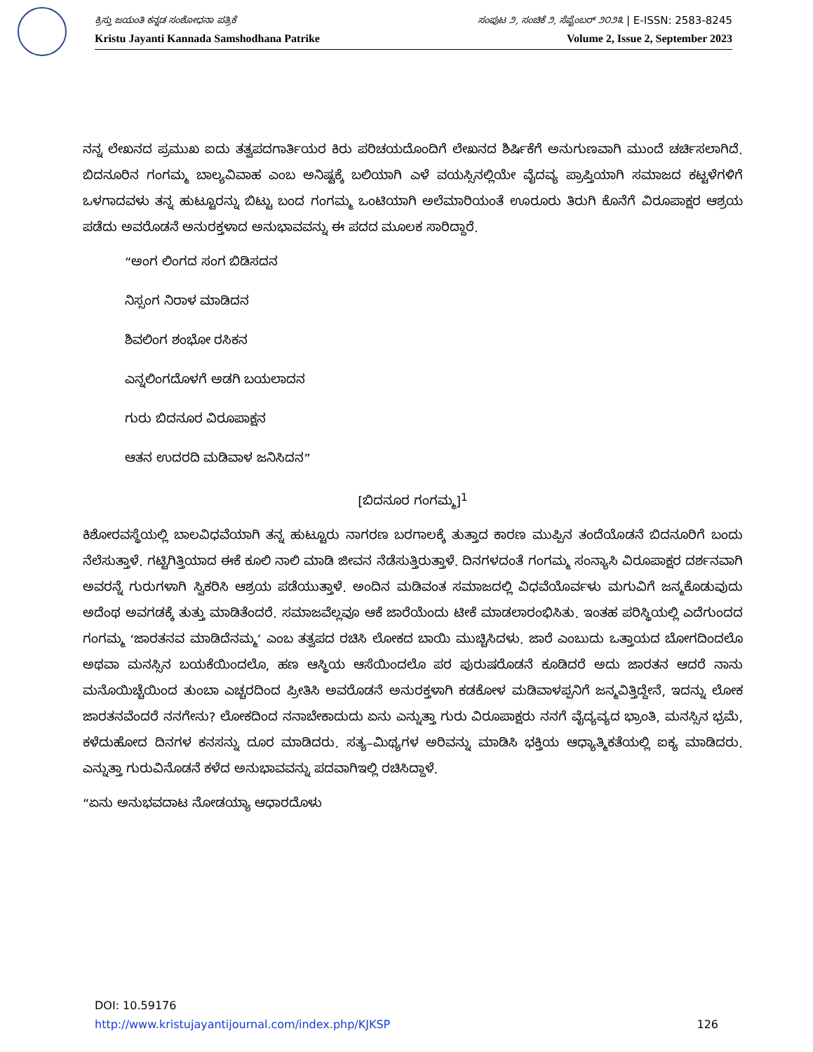ಕ್ರಿಸ್ತು ಜಯಂತಿ ಕನ್ನಡ ಸಂಶೋಧನಾ ಪತ್ರಿಕೆ ಸಂಪುಟ ೨, ಸಂಚಿಕೆ ೨, ಸೆಪ್ಟೆಂಬರ್ ೨೦೨೩ | E-ISSN: 2583-8245
Kristu Jayanti Kannada Samshodhana Patrike Volume 2, Issue 2, September 2023
ನನ್ನ ಲೇಖನದ ಪ್ರಮುಖ ಐದು ತತ್ವಪದಗಾರ್ತಿಯರ ಕಿರು ಪರಿಚಯದೊಂದಿಗೆ ಲೇಖನದ ಶಿರ್ಷಿಕೆಗೆ ಅನುಗುಣವಾಗಿ ಮುಂದೆ ಚರ್ಚಿಸಲಾಗಿದೆ. ಬಿದನೂರಿನ ಗಂಗಮ್ಮ ಬಾಲ್ಯವಿವಾಹ ಎಂಬ ಅನಿಷ್ಟಕ್ಕೆ ಬಲಿಯಾಗಿ ಎಳೆ ವಯಸ್ಸಿನಲ್ಲಿಯೇ ವೈದವ್ಯ ಪ್ರಾಪ್ತಿಯಾಗಿ ಸಮಾಜದ ಕಟ್ಟಳೆಗಳಿಗೆ ಒಳಗಾದವಳು ತನ್ನ ಹುಟ್ಟೂರನ್ನು ಬಿಟ್ಟು ಬಂದ ಗಂಗಮ್ಮ ಒಂಟಿಯಾಗಿ ಅಲೆಮಾರಿಯಂತೆ ಊರೂರು ತಿರುಗಿ ಕೊನೆಗೆ ವಿರೂಪಾಕ್ಷರ ಆಶ್ರಯ ಪಡೆದು ಅವರೊಡನೆ ಅನುರಕ್ತಳಾದ ಅನುಭಾವವನ್ನು ಈ ಪದದ ಮೂಲಕ ಸಾರಿದ್ದಾರೆ.
“ಅಂಗ ಲಿಂಗದ ಸಂಗ ಬಿಡಿಸದನ
ನಿಸ್ಸಂಗ ನಿರಾಳ ಮಾಡಿದನ
ಶಿವಲಿಂಗ ಶಂಭೋ ರಸಿಕನ
ಎನ್ನಲಿಂಗದೊಳಗೆ ಅಡಗಿ ಬಯಲಾದನ
ಗುರು ಬಿದನೂರ ವಿರೂಪಾಕ್ಷನ
ಆತನ ಉದರದಿ ಮಡಿವಾಳ ಜನಿಸಿದನ”
[ಬಿದನೂರ ಗಂಗಮ್ಮ]<sup>1</sup>
ಕಿಶೋರವಸ್ಥೆಯಲ್ಲಿ ಬಾಲವಿಧವೆಯಾಗಿ ತನ್ನ ಹುಟ್ಟೂರು ನಾಗರಣ ಬರಗಾಲಕ್ಕೆ ತುತ್ತಾದ ಕಾರಣ ಮುಪ್ಪಿನ ತಂದೆಯೊಡನೆ ಬಿದನೂರಿಗೆ ಬಂದು ನೆಲೆಸುತ್ತಾಳೆ. ಗಟ್ಟಿಗಿತ್ತಿಯಾದ ಈಕೆ ಕೂಲಿ ನಾಲಿ ಮಾಡಿ ಜೀವನ ನೆಡೆಸುತ್ತಿರುತ್ತಾಳೆ. ದಿನಗಳದಂತೆ ಗಂಗಮ್ಮ ಸಂನ್ಯಾಸಿ ವಿರೂಪಾಕ್ಷರ ದರ್ಶನವಾಗಿ ಅವರನ್ನೆ ಗುರುಗಳಾಗಿ ಸ್ವಿಕರಿಸಿ ಆಶ್ರಯ ಪಡೆಯುತ್ತಾಳೆ. ಅಂದಿನ ಮಡಿವಂತ ಸಮಾಜದಲ್ಲಿ ವಿಧವೆಯೊರ್ವಳು ಮಗುವಿಗೆ ಜನ್ಮಕೊಡುವುದು ಅದೆಂಥ ಅವಗಡಕ್ಕೆ ತುತ್ತು ಮಾಡಿತೆಂದರೆ. ಸಮಾಜವೆಲ್ಲವೂ ಆಕೆ ಜಾರೆಯೆಂದು ಟೀಕೆ ಮಾಡಲಾರಂಭಿಸಿತು. ಇಂತಹ ಪರಿಸ್ಥಿಯಲ್ಲಿ ಎದೆಗುಂದದ ಗಂಗಮ್ಮ ‘ಜಾರತನವ ಮಾಡಿದೆನಮ್ಮ’ ಎಂಬ ತತ್ವಪದ ರಚಿಸಿ ಲೋಕದ ಬಾಯಿ ಮುಚ್ಚಿಸಿದಳು. ಜಾರೆ ಎಂಬುದು ಒತ್ತಾಯದ ಬೋಗದಿಂದಲೊ ಅಥವಾ ಮನಸ್ಸಿನ ಬಯಕೆಯಿಂದಲೊ, ಹಣ ಆಸ್ಥಿಯ ಆಸೆಯಿಂದಲೊ ಪರ ಪುರುಷರೊಡನೆ ಕೂಡಿದರೆ ಅದು ಜಾರತನ ಆದರೆ ನಾನು ಮನೊಯಿಚ್ಚೆಯಿಂದ ತುಂಬಾ ಎಚ್ಚರದಿಂದ ಪ್ರೀತಿಸಿ ಅವರೊಡನೆ ಅನುರಕ್ತಳಾಗಿ ಕಡಕೋಳ ಮಡಿವಾಳಪ್ಪನಿಗೆ ಜನ್ಮವಿತ್ತಿದ್ದೇನೆ, ಇದನ್ನು ಲೋಕ ಜಾರತನವೆಂದರೆ ನನಗೇನು? ಲೋಕದಿಂದ ನನಾಬೇಕಾದುದು ಏನು ಎನ್ನುತ್ತಾ ಗುರು ವಿರೂಪಾಕ್ಷರು ನನಗೆ ವೈದ್ಯವ್ಯದ ಭ್ರಾಂತಿ, ಮನಸ್ಸಿನ ಭ್ರಮೆ, ಕಳೆದುಹೋದ ದಿನಗಳ ಕನಸನ್ನು ದೂರ ಮಾಡಿದರು. ಸತ್ಯ–ಮಿಥ್ಯಗಳ ಅರಿವನ್ನು ಮಾಡಿಸಿ ಭಕ್ತಿಯ ಆಧ್ಯಾತ್ಮಿಕತೆಯಲ್ಲಿ ಐಕ್ಯ ಮಾಡಿದರು. ಎನ್ನುತ್ತಾ ಗುರುವಿನೊಡನೆ ಕಳೆದ ಅನುಭಾವವನ್ನು ಪದವಾಗಿಇಲ್ಲಿ ರಚಿಸಿದ್ದಾಳೆ.
“ಏನು ಅನುಭವದಾಟ ನೋಡಯ್ಯಾ ಆಧಾರದೊಳು
DOI: 10.59176
http://www.kristujayantijournal.com/index.php/KJKSP 126